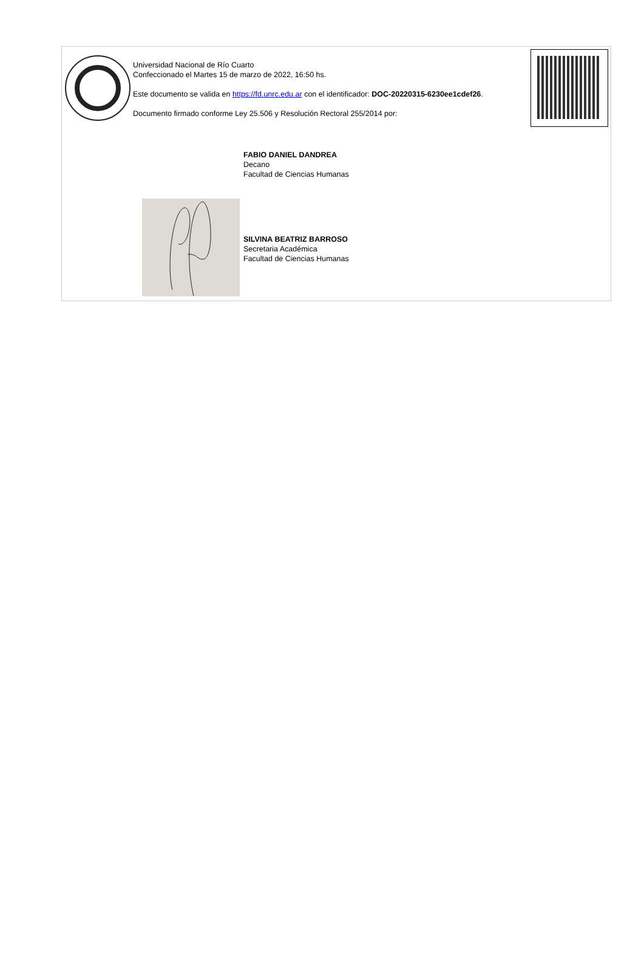Universidad Nacional de Río Cuarto
Confeccionado el Martes 15 de marzo de 2022, 16:50 hs.
Este documento se valida en https://fd.unrc.edu.ar con el identificador: DOC-20220315-6230ee1cdef26.
Documento firmado conforme Ley 25.506 y Resolución Rectoral 255/2014 por:
FABIO DANIEL DANDREA
Decano
Facultad de Ciencias Humanas
SILVINA BEATRIZ BARROSO
Secretaria Académica
Facultad de Ciencias Humanas